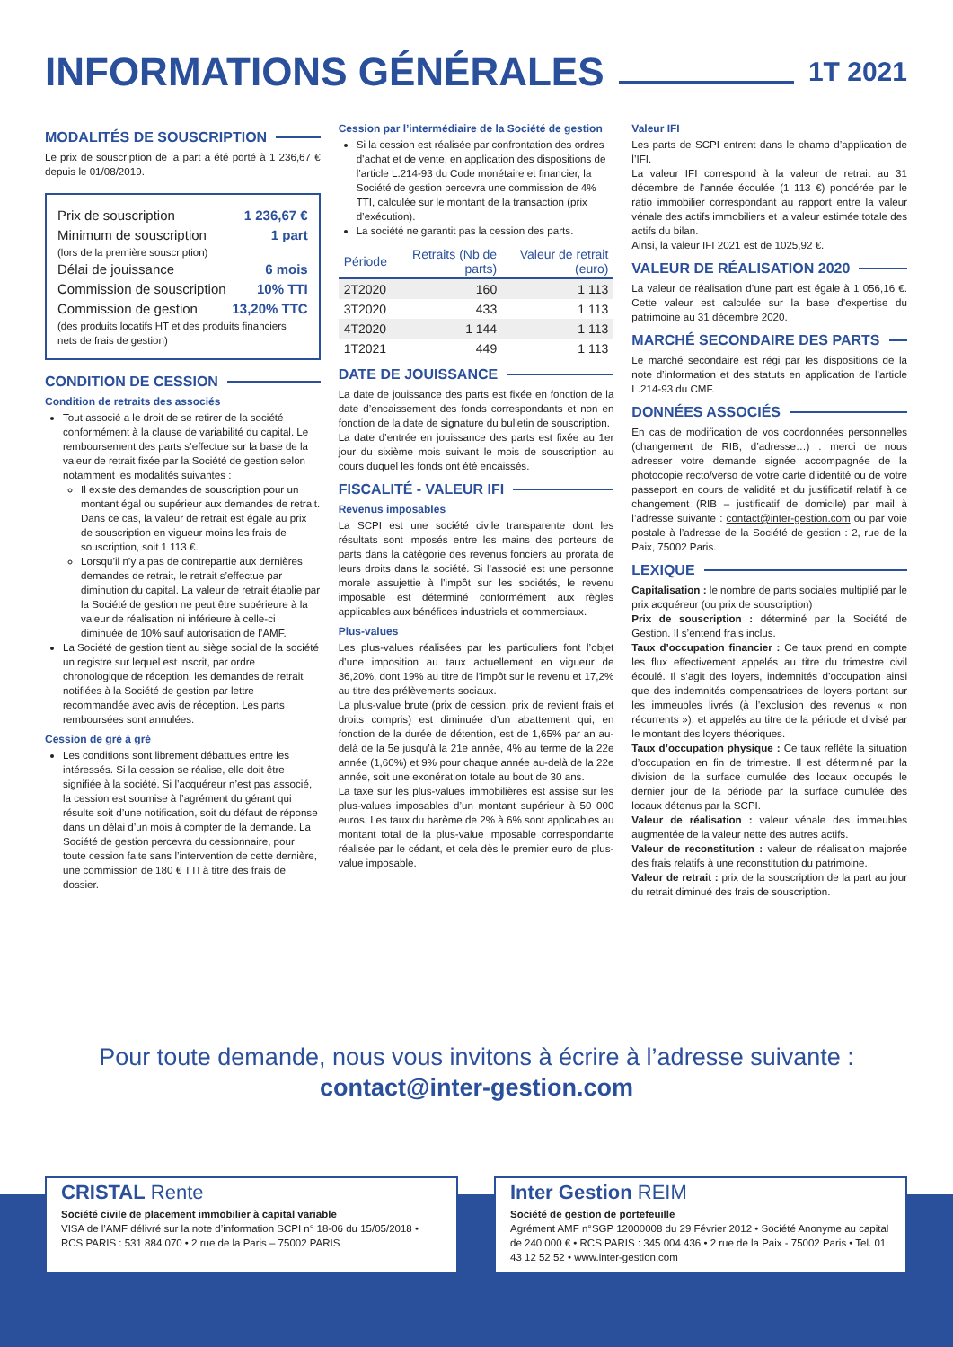INFORMATIONS GÉNÉRALES 1T 2021
MODALITÉS DE SOUSCRIPTION
Le prix de souscription de la part a été porté à 1 236,67 € depuis le 01/08/2019.
Prix de souscription 1 236,67 €
Minimum de souscription 1 part
(lors de la première souscription)
Délai de jouissance 6 mois
Commission de souscription 10% TTI
Commission de gestion 13,20% TTC
(des produits locatifs HT et des produits financiers nets de frais de gestion)
CONDITION DE CESSION
Condition de retraits des associés
Tout associé a le droit de se retirer de la société conformément à la clause de variabilité du capital. Le remboursement des parts s’effectue sur la base de la valeur de retrait fixée par la Société de gestion selon notamment les modalités suivantes :
Il existe des demandes de souscription pour un montant égal ou supérieur aux demandes de retrait. Dans ce cas, la valeur de retrait est égale au prix de souscription en vigueur moins les frais de souscription, soit 1 113 €.
Lorsqu’il n’y a pas de contrepartie aux dernières demandes de retrait, le retrait s’effectue par diminution du capital. La valeur de retrait établie par la Société de gestion ne peut être supérieure à la valeur de réalisation ni inférieure à celle-ci diminuée de 10% sauf autorisation de l’AMF.
La Société de gestion tient au siège social de la société un registre sur lequel est inscrit, par ordre chronologique de réception, les demandes de retrait notifiées à la Société de gestion par lettre recommandée avec avis de réception. Les parts remboursées sont annulées.
Cession de gré à gré
Les conditions sont librement débattues entre les intéressés. Si la cession se réalise, elle doit être signifiée à la société. Si l’acquéreur n’est pas associé, la cession est soumise à l’agrément du gérant qui résulte soit d’une notification, soit du défaut de réponse dans un délai d’un mois à compter de la demande. La Société de gestion percevra du cessionnaire, pour toute cession faite sans l’intervention de cette dernière, une commission de 180 € TTI à titre des frais de dossier.
Cession par l’intermédiaire de la Société de gestion
Si la cession est réalisée par confrontation des ordres d’achat et de vente, en application des dispositions de l’article L.214-93 du Code monétaire et financier, la Société de gestion percevra une commission de 4% TTI, calculée sur le montant de la transaction (prix d’exécution).
La société ne garantit pas la cession des parts.
| Période | Retraits (Nb de parts) | Valeur de retrait (euro) |
| --- | --- | --- |
| 2T2020 | 160 | 1 113 |
| 3T2020 | 433 | 1 113 |
| 4T2020 | 1 144 | 1 113 |
| 1T2021 | 449 | 1 113 |
DATE DE JOUISSANCE
La date de jouissance des parts est fixée en fonction de la date d’encaissement des fonds correspondants et non en fonction de la date de signature du bulletin de souscription.
La date d’entrée en jouissance des parts est fixée au 1er jour du sixième mois suivant le mois de souscription au cours duquel les fonds ont été encaissés.
FISCALITÉ - VALEUR IFI
Revenus imposables
La SCPI est une société civile transparente dont les résultats sont imposés entre les mains des porteurs de parts dans la catégorie des revenus fonciers au prorata de leurs droits dans la société. Si l’associé est une personne morale assujettie à l’impôt sur les sociétés, le revenu imposable est déterminé conformément aux règles applicables aux bénéfices industriels et commerciaux.
Plus-values
Les plus-values réalisées par les particuliers font l’objet d’une imposition au taux actuellement en vigueur de 36,20%, dont 19% au titre de l’impôt sur le revenu et 17,2% au titre des prélèvements sociaux.
La plus-value brute (prix de cession, prix de revient frais et droits compris) est diminuée d’un abattement qui, en fonction de la durée de détention, est de 1,65% par an au-delà de la 5e jusqu’à la 21e année, 4% au terme de la 22e année (1,60%) et 9% pour chaque année au-delà de la 22e année, soit une exonération totale au bout de 30 ans.
La taxe sur les plus-values immobilières est assise sur les plus-values imposables d’un montant supérieur à 50 000 euros. Les taux du barème de 2% à 6% sont applicables au montant total de la plus-value imposable correspondante réalisée par le cédant, et cela dès le premier euro de plus-value imposable.
Valeur IFI
Les parts de SCPI entrent dans le champ d’application de l’IFI.
La valeur IFI correspond à la valeur de retrait au 31 décembre de l’année écoulée (1 113 €) pondérée par le ratio immobilier correspondant au rapport entre la valeur vénale des actifs immobiliers et la valeur estimée totale des actifs du bilan.
Ainsi, la valeur IFI 2021 est de 1025,92 €.
VALEUR DE RÉALISATION 2020
La valeur de réalisation d’une part est égale à 1 056,16 €. Cette valeur est calculée sur la base d’expertise du patrimoine au 31 décembre 2020.
MARCHÉ SECONDAIRE DES PARTS
Le marché secondaire est régi par les dispositions de la note d’information et des statuts en application de l’article L.214-93 du CMF.
DONNÉES ASSOCIÉS
En cas de modification de vos coordonnées personnelles (changement de RIB, d’adresse…) : merci de nous adresser votre demande signée accompagnée de la photocopie recto/verso de votre carte d’identité ou de votre passeport en cours de validité et du justificatif relatif à ce changement (RIB – justificatif de domicile) par mail à l’adresse suivante : contact@inter-gestion.com ou par voie postale à l’adresse de la Société de gestion : 2, rue de la Paix, 75002 Paris.
LEXIQUE
Capitalisation : le nombre de parts sociales multiplié par le prix acquéreur (ou prix de souscription)
Prix de souscription : déterminé par la Société de Gestion. Il s’entend frais inclus.
Taux d’occupation financier : Ce taux prend en compte les flux effectivement appelés au titre du trimestre civil écoulé. Il s’agit des loyers, indemnités d’occupation ainsi que des indemnités compensatrices de loyers portant sur les immeubles livrés (à l’exclusion des revenus « non récurrents »), et appelés au titre de la période et divisé par le montant des loyers théoriques.
Taux d’occupation physique : Ce taux reflète la situation d’occupation en fin de trimestre. Il est déterminé par la division de la surface cumulée des locaux occupés le dernier jour de la période par la surface cumulée des locaux détenus par la SCPI.
Valeur de réalisation : valeur vénale des immeubles augmentée de la valeur nette des autres actifs.
Valeur de reconstitution : valeur de réalisation majorée des frais relatifs à une reconstitution du patrimoine.
Valeur de retrait : prix de la souscription de la part au jour du retrait diminué des frais de souscription.
Pour toute demande, nous vous invitons à écrire à l’adresse suivante :
contact@inter-gestion.com
CRISTAL Rente
Société civile de placement immobilier à capital variable
VISA de l’AMF délivré sur la note d’information SCPI n° 18-06 du 15/05/2018 • RCS PARIS : 531 884 070 • 2 rue de la Paris – 75002 PARIS
Inter Gestion REIM
Société de gestion de portefeuille
Agrément AMF n°SGP 12000008 du 29 Février 2012 • Société Anonyme au capital de 240 000 € • RCS PARIS : 345 004 436 • 2 rue de la Paix - 75002 Paris • Tel. 01 43 12 52 52 • www.inter-gestion.com